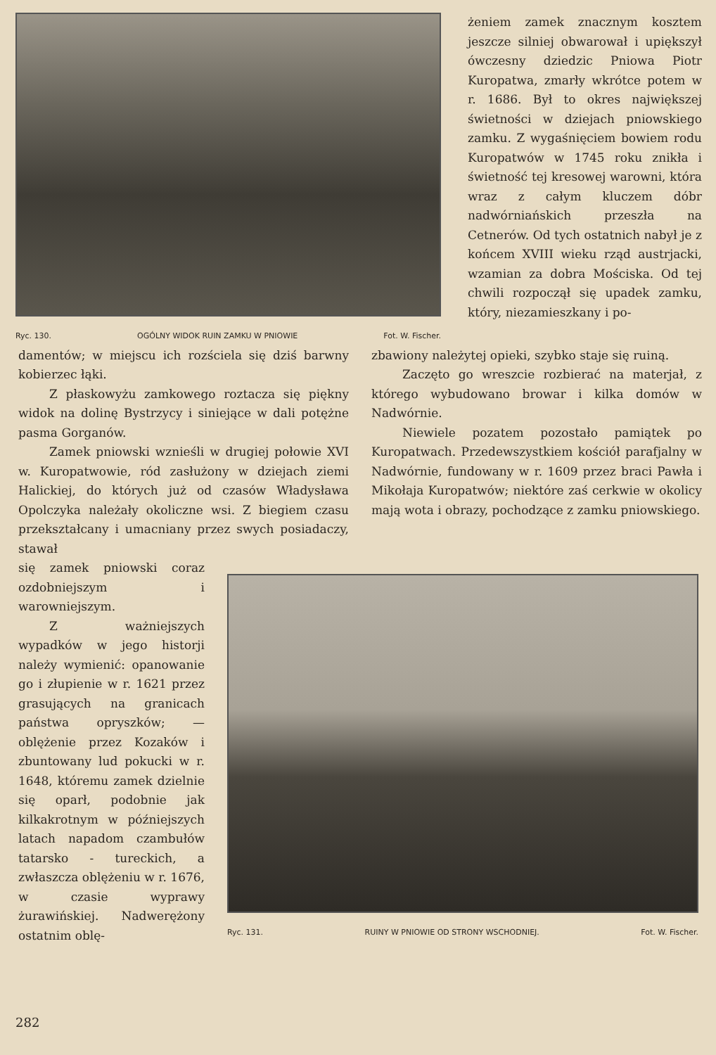Ryc. 130. OGÓLNY WIDOK RUIN ZAMKU W PNIOWIE Fot. W. Fischer.
żeniem zamek znacznym kosztem jeszcze silniej obwarował i upiększył ówczesny dziedzic Pniowa Piotr Kuropatwa, zmarły wkrótce potem w r. 1686. Był to okres największej świetności w dziejach pniowskiego zamku. Z wygaśnięciem bowiem rodu Kuropatwów w 1745 roku znikła i świetność tej kresowej warowni, która wraz z całym kluczem dóbr nadwórniańskich przeszła na Cetnerów. Od tych ostatnich nabył je z końcem XVIII wieku rząd austrjacki, wzamian za dobra Mościska. Od tej chwili rozpoczął się upadek zamku, który, niezamieszkany i po-
damentów; w miejscu ich rozściela się dziś barwny kobierzec łąki.
Z płaskowyżu zamkowego roztacza się piękny widok na dolinę Bystrzycy i siniejące w dali potężne pasma Gorganów.
Zamek pniowski wznieśli w drugiej połowie XVI w. Kuropatwowie, ród zasłużony w dziejach ziemi Halickiej, do których już od czasów Władysława Opolczyka należały okoliczne wsi. Z biegiem czasu przekształcany i umacniany przez swych posiadaczy, stawał
zbawiony należytej opieki, szybko staje się ruiną.
Zaczęto go wreszcie rozbierać na materjał, z którego wybudowano browar i kilka domów w Nadwórnie.
Niewiele pozatem pozostało pamiątek po Kuropatwach. Przedewszystkiem kościół parafjalny w Nadwórnie, fundowany w r. 1609 przez braci Pawła i Mikołaja Kuropatwów; niektóre zaś cerkwie w okolicy mają wota i obrazy, pochodzące z zamku pniowskiego.
się zamek pniowski coraz ozdobniejszym i warowniejszym.
Z ważniejszych wypadków w jego historji należy wymienić: opanowanie go i złupienie w r. 1621 przez grasujących na granicach państwa opryszków; — oblężenie przez Kozaków i zbuntowany lud pokucki w r. 1648, któremu zamek dzielnie się oparł, podobnie jak kilkakrotnym w późniejszych latach napadom czambułów tatarsko - tureckich, a zwłaszcza oblężeniu w r. 1676, w czasie wyprawy żurawińskiej. Nadwerężony ostatnim oblę-
Ryc. 131. RUINY W PNIOWIE OD STRONY WSCHODNIEJ. Fot. W. Fischer.
282